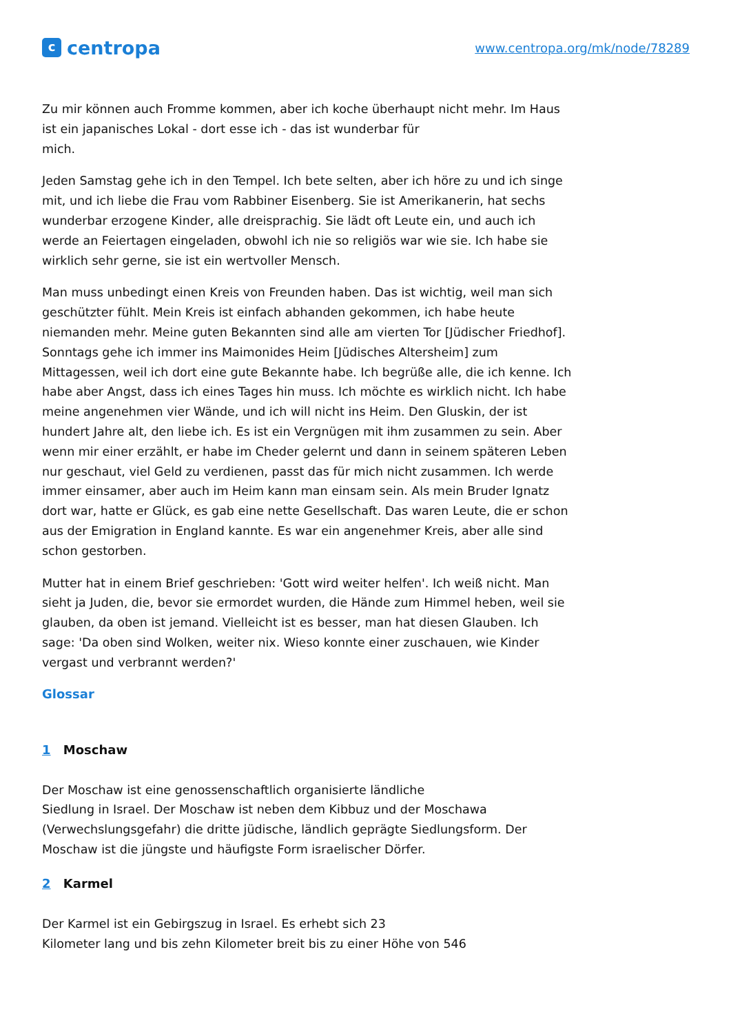ccentropa
www.centropa.org/mk/node/78289
Zu mir können auch Fromme kommen, aber ich koche überhaupt nicht mehr. Im Haus ist ein japanisches Lokal - dort esse ich - das ist wunderbar für
mich.
Jeden Samstag gehe ich in den Tempel. Ich bete selten, aber ich höre zu und ich singe mit, und ich liebe die Frau vom Rabbiner Eisenberg. Sie ist Amerikanerin, hat sechs wunderbar erzogene Kinder, alle dreisprachig. Sie lädt oft Leute ein, und auch ich werde an Feiertagen eingeladen, obwohl ich nie so religiös war wie sie. Ich habe sie wirklich sehr gerne, sie ist ein wertvoller Mensch.
Man muss unbedingt einen Kreis von Freunden haben. Das ist wichtig, weil man sich geschützter fühlt. Mein Kreis ist einfach abhanden gekommen, ich habe heute niemanden mehr. Meine guten Bekannten sind alle am vierten Tor [Jüdischer Friedhof].
Sonntags gehe ich immer ins Maimonides Heim [Jüdisches Altersheim] zum Mittagessen, weil ich dort eine gute Bekannte habe. Ich begrüße alle, die ich kenne. Ich habe aber Angst, dass ich eines Tages hin muss. Ich möchte es wirklich nicht. Ich habe meine angenehmen vier Wände, und ich will nicht ins Heim. Den Gluskin, der ist hundert Jahre alt, den liebe ich. Es ist ein Vergnügen mit ihm zusammen zu sein. Aber wenn mir einer erzählt, er habe im Cheder gelernt und dann in seinem späteren Leben nur geschaut, viel Geld zu verdienen, passt das für mich nicht zusammen. Ich werde immer einsamer, aber auch im Heim kann man einsam sein. Als mein Bruder Ignatz dort war, hatte er Glück, es gab eine nette Gesellschaft. Das waren Leute, die er schon aus der Emigration in England kannte. Es war ein angenehmer Kreis, aber alle sind schon gestorben.
Mutter hat in einem Brief geschrieben: 'Gott wird weiter helfen'. Ich weiß nicht. Man sieht ja Juden, die, bevor sie ermordet wurden, die Hände zum Himmel heben, weil sie glauben, da oben ist jemand. Vielleicht ist es besser, man hat diesen Glauben. Ich sage: 'Da oben sind Wolken, weiter nix. Wieso konnte einer zuschauen, wie Kinder vergast und verbrannt werden?'
Glossar
1 Moschaw
Der Moschaw ist eine genossenschaftlich organisierte ländliche
Siedlung in Israel. Der Moschaw ist neben dem Kibbuz und der Moschawa (Verwechslungsgefahr) die dritte jüdische, ländlich geprägte Siedlungsform. Der Moschaw ist die jüngste und häufigste Form israelischer Dörfer.
2 Karmel
Der Karmel ist ein Gebirgszug in Israel. Es erhebt sich 23
Kilometer lang und bis zehn Kilometer breit bis zu einer Höhe von 546